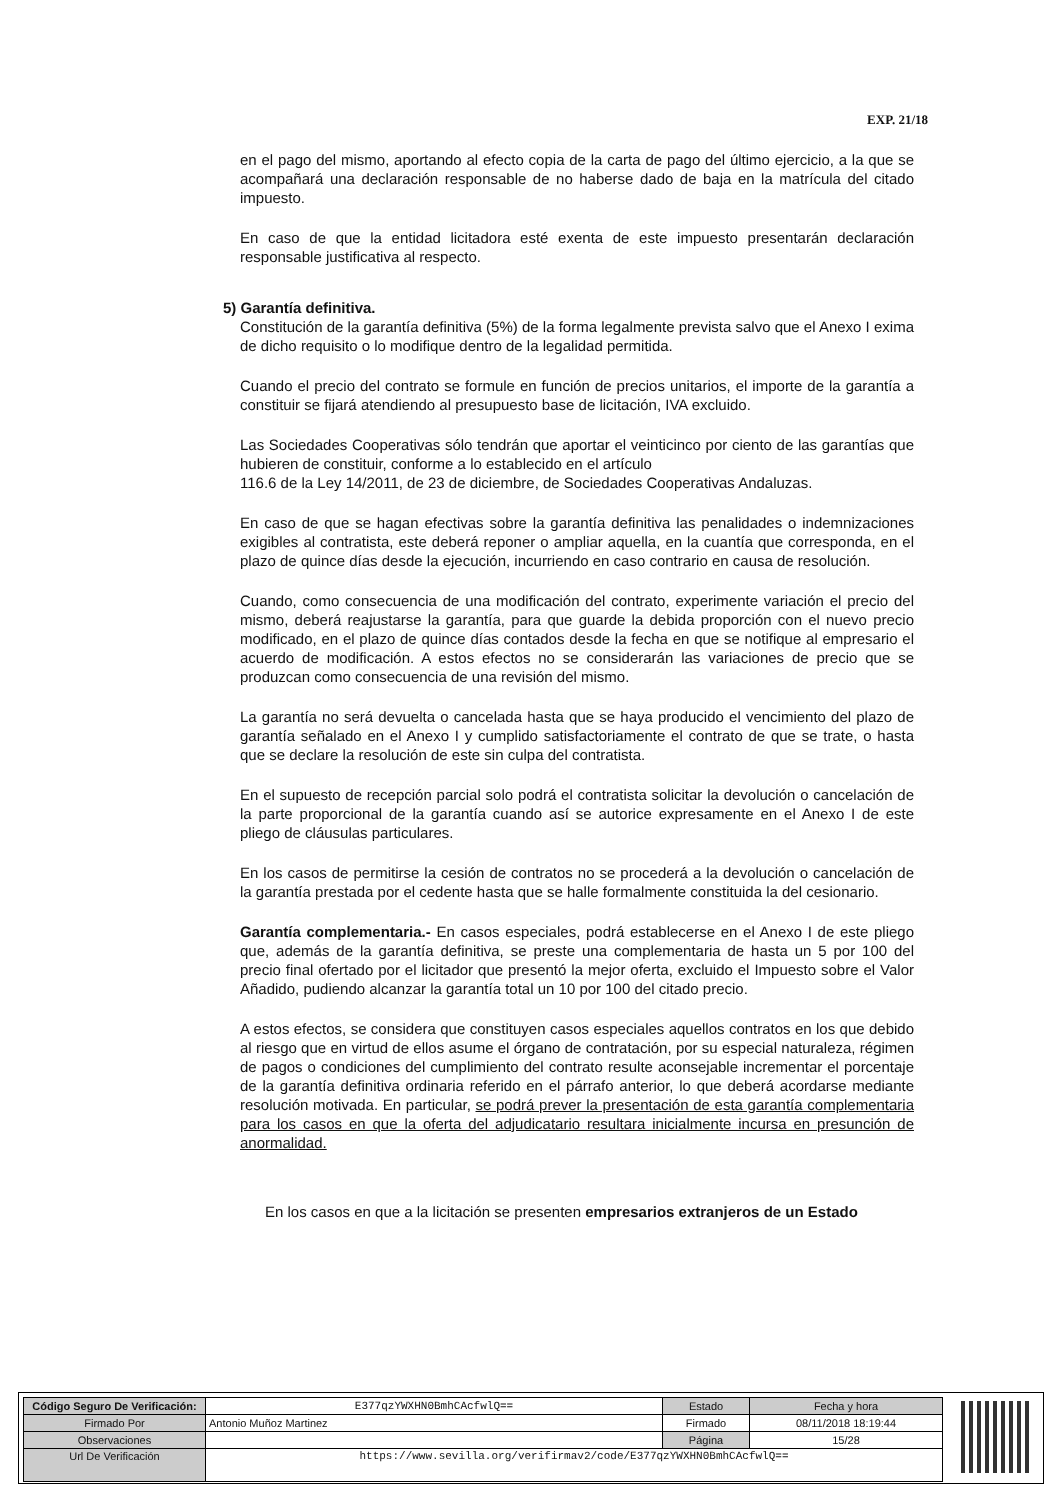EXP. 21/18
en el pago del mismo, aportando al efecto copia de la carta de pago del último ejercicio, a la que se acompañará una declaración responsable de no haberse dado de baja en la matrícula del citado impuesto.
En caso de que la entidad licitadora esté exenta de este impuesto presentarán declaración responsable justificativa al respecto.
5) Garantía definitiva.
Constitución de la garantía definitiva (5%) de la forma legalmente prevista salvo que el Anexo I exima de dicho requisito o lo modifique dentro de la legalidad permitida.
Cuando el precio del contrato se formule en función de precios unitarios, el importe de la garantía a constituir se fijará atendiendo al presupuesto base de licitación, IVA excluido.
Las Sociedades Cooperativas sólo tendrán que aportar el veinticinco por ciento de las garantías que hubieren de constituir, conforme a lo establecido en el artículo
116.6 de la Ley 14/2011, de 23 de diciembre, de Sociedades Cooperativas Andaluzas.
En caso de que se hagan efectivas sobre la garantía definitiva las penalidades o indemnizaciones exigibles al contratista, este deberá reponer o ampliar aquella, en la cuantía que corresponda, en el plazo de quince días desde la ejecución, incurriendo en caso contrario en causa de resolución.
Cuando, como consecuencia de una modificación del contrato, experimente variación el precio del mismo, deberá reajustarse la garantía, para que guarde la debida proporción con el nuevo precio modificado, en el plazo de quince días contados desde la fecha en que se notifique al empresario el acuerdo de modificación. A estos efectos no se considerarán las variaciones de precio que se produzcan como consecuencia de una revisión del mismo.
La garantía no será devuelta o cancelada hasta que se haya producido el vencimiento del plazo de garantía señalado en el Anexo I y cumplido satisfactoriamente el contrato de que se trate, o hasta que se declare la resolución de este sin culpa del contratista.
En el supuesto de recepción parcial solo podrá el contratista solicitar la devolución o cancelación de la parte proporcional de la garantía cuando así se autorice expresamente en el Anexo I de este pliego de cláusulas particulares.
En los casos de permitirse la cesión de contratos no se procederá a la devolución o cancelación de la garantía prestada por el cedente hasta que se halle formalmente constituida la del cesionario.
Garantía complementaria.- En casos especiales, podrá establecerse en el Anexo I de este pliego que, además de la garantía definitiva, se preste una complementaria de hasta un 5 por 100 del precio final ofertado por el licitador que presentó la mejor oferta, excluido el Impuesto sobre el Valor Añadido, pudiendo alcanzar la garantía total un 10 por 100 del citado precio.
A estos efectos, se considera que constituyen casos especiales aquellos contratos en los que debido al riesgo que en virtud de ellos asume el órgano de contratación, por su especial naturaleza, régimen de pagos o condiciones del cumplimiento del contrato resulte aconsejable incrementar el porcentaje de la garantía definitiva ordinaria referido en el párrafo anterior, lo que deberá acordarse mediante resolución motivada. En particular, se podrá prever la presentación de esta garantía complementaria para los casos en que la oferta del adjudicatario resultara inicialmente incursa en presunción de anormalidad.
En los casos en que a la licitación se presenten empresarios extranjeros de un Estado
| Código Seguro De Verificación: | E377qzYWXHN0BmhCAcfwlQ== | Estado | Fecha y hora |
| Firmado Por | Antonio Muñoz Martinez | Firmado | 08/11/2018 18:19:44 |
| Observaciones | | Página | 15/28 |
| Url De Verificación | https://www.sevilla.org/verifirmav2/code/E377qzYWXHN0BmhCAcfwlQ== | | |